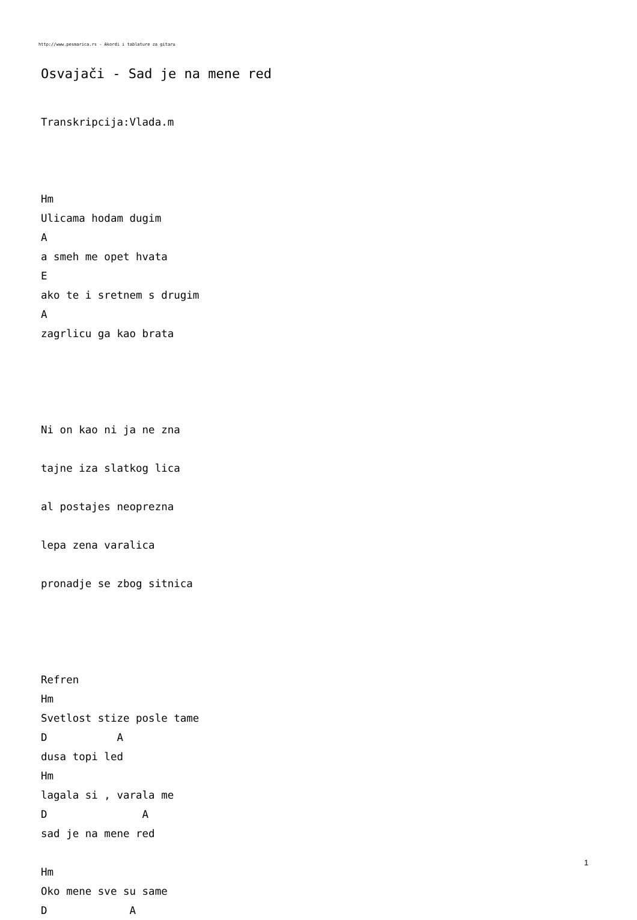http://www.pesmarica.rs - Akordi i tablature za gitaru
Osvajači - Sad je na mene red
Transkripcija:Vlada.m



Hm
Ulicama hodam dugim
A
a smeh me opet hvata
E
ako te i sretnem s drugim
A
zagrlicu ga kao brata




Ni on kao ni ja ne zna

tajne iza slatkog lica

al postajes neoprezna

lepa zena varalica

pronadje se zbog sitnica




Refren
Hm
Svetlost stize posle tame
D           A
dusa topi led
Hm
lagala si , varala me
D               A
sad je na mene red

Hm
Oko mene sve su same
D             A
1